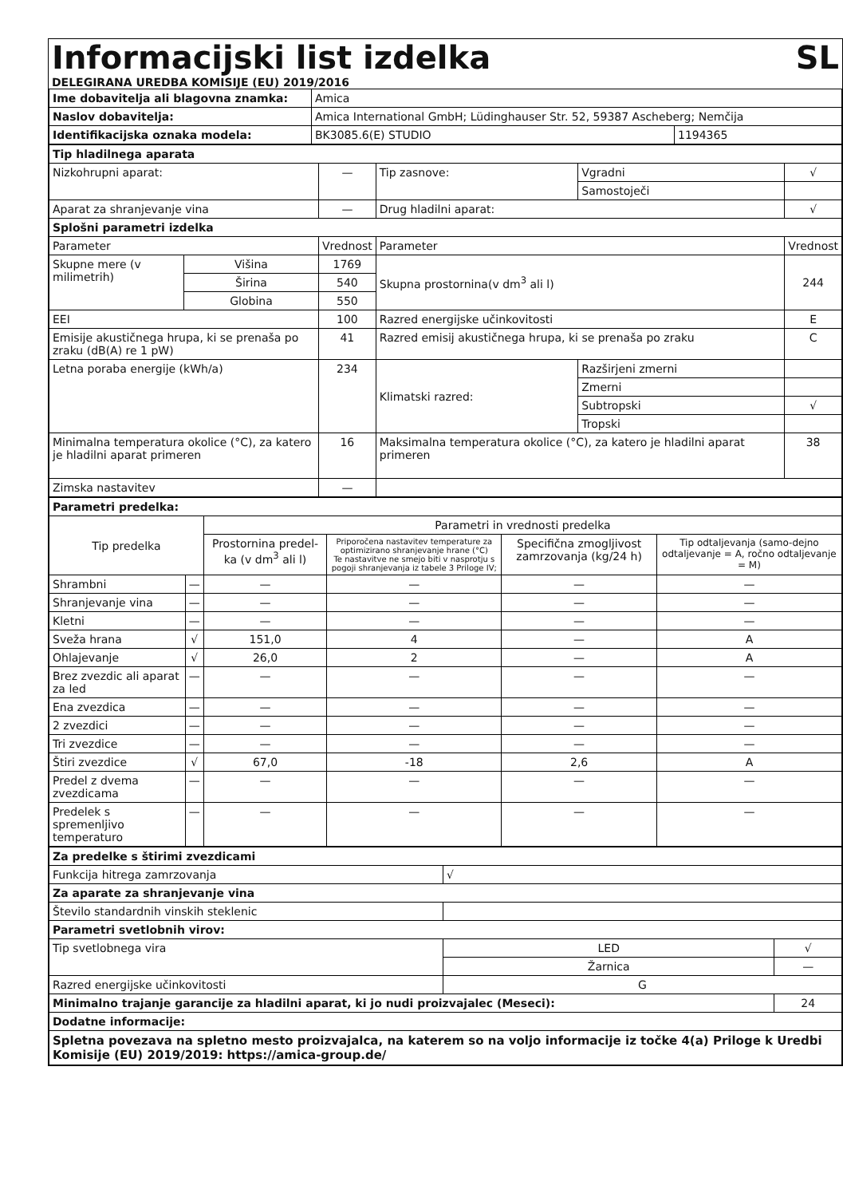Informacijski list izdelka SL
DELEGIRANA UREDBA KOMISIJE (EU) 2019/2016
| Ime dobavitelja ali blagovna znamka: | Amica | |
| Naslov dobavitelja: | Amica International GmbH; Lüdinghauser Str. 52, 59387 Ascheberg; Nemčija | |
| Identifikacijska oznaka modela: | BK3085.6(E) STUDIO | 1194365 |
| Tip hladilnega aparata | | | | | |
| Nizkohrupni aparat: | | — | Tip zasnove: | Vgradni | √ |
| | | | | Samostoječi | |
| Aparat za shranjevanje vina | | — | Drug hladilni aparat: | | √ |
| Splošni parametri izdelka | | | | | |
| Parameter | | Vrednost | Parameter | | Vrednost |
| Skupne mere (v milimetrih) | Višina | 1769 | Skupna prostornina(v dm<sup>3</sup> ali l) | | 244 |
| | Širina | 540 | | | |
| | Globina | 550 | | | |
| EEI | | 100 | Razred energijske učinkovitosti | | E |
| Emisije akustičnega hrupa, ki se prenaša po zraku (dB(A) re 1 pW) | | 41 | Razred emisij akustičnega hrupa, ki se prenaša po zraku | | C |
| Letna poraba energije (kWh/a) | | 234 | Klimatski razred: | Razširjeni zmerni | |
| | | | | Zmerni | |
| | | | | Subtropski | √ |
| | | | | Tropski | |
| Minimalna temperatura okolice (°C), za katero je hladilni aparat primeren | | 16 | Maksimalna temperatura okolice (°C), za katero je hladilni aparat primeren | | 38 |
| Zimska nastavitev | | — | | | |
| Parametri predelka: | | | | | |
| Tip predelka | | Parametri in vrednosti predelka | | | |
| | | Prostornina predel-ka (v dm<sup>3</sup> ali l) | Priporočena nastavitev temperature za optimizirano shranjevanje hrane (°C) Te nastavitve ne smejo biti v nasprotju s pogoji shranjevanja iz tabele 3 Priloge IV; | Specifična zmogljivost zamrzovanja (kg/24 h) | Tip odtaljevanja (samo-dejno odtaljevanje = A, ročno odtaljevanje = M) |
| Shrambni | — | — | — | — | — |
| Shranjevanje vina | — | — | — | — | — |
| Kletni | — | — | — | — | — |
| Sveža hrana | √ | 151,0 | 4 | — | A |
| Ohlajevanje | √ | 26,0 | 2 | — | A |
| Brez zvezdic ali aparat za led | — | — | — | — | — |
| Ena zvezdica | — | — | — | — | — |
| 2 zvezdici | — | — | — | — | — |
| Tri zvezdice | — | — | — | — | — |
| Štiri zvezdice | √ | 67,0 | -18 | 2,6 | A |
| Predel z dvema zvezdicama | — | — | — | — | — |
| Predelek s spremenljivo temperaturo | — | — | — | — | — |
| Za predelke s štirimi zvezdicami | | | |
| Funkcija hitrega zamrzovanja | √ | | |
| Za aparate za shranjevanje vina | | | |
| Število standardnih vinskih steklenic | | | |
| Parametri svetlobnih virov: | | | |
| Tip svetlobnega vira | LED | | √ |
| | Žarnica | | — |
| Razred energijske učinkovitosti | G | | |
| Minimalno trajanje garancije za hladilni aparat, ki jo nudi proizvajalec (Meseci): | | 24 | |
| Dodatne informacije: | | | |
| Spletna povezava na spletno mesto proizvajalca, na katerem so na voljo informacije iz točke 4(a) Priloge k Uredbi Komisije (EU) 2019/2019: https://amica-group.de/ | | | |